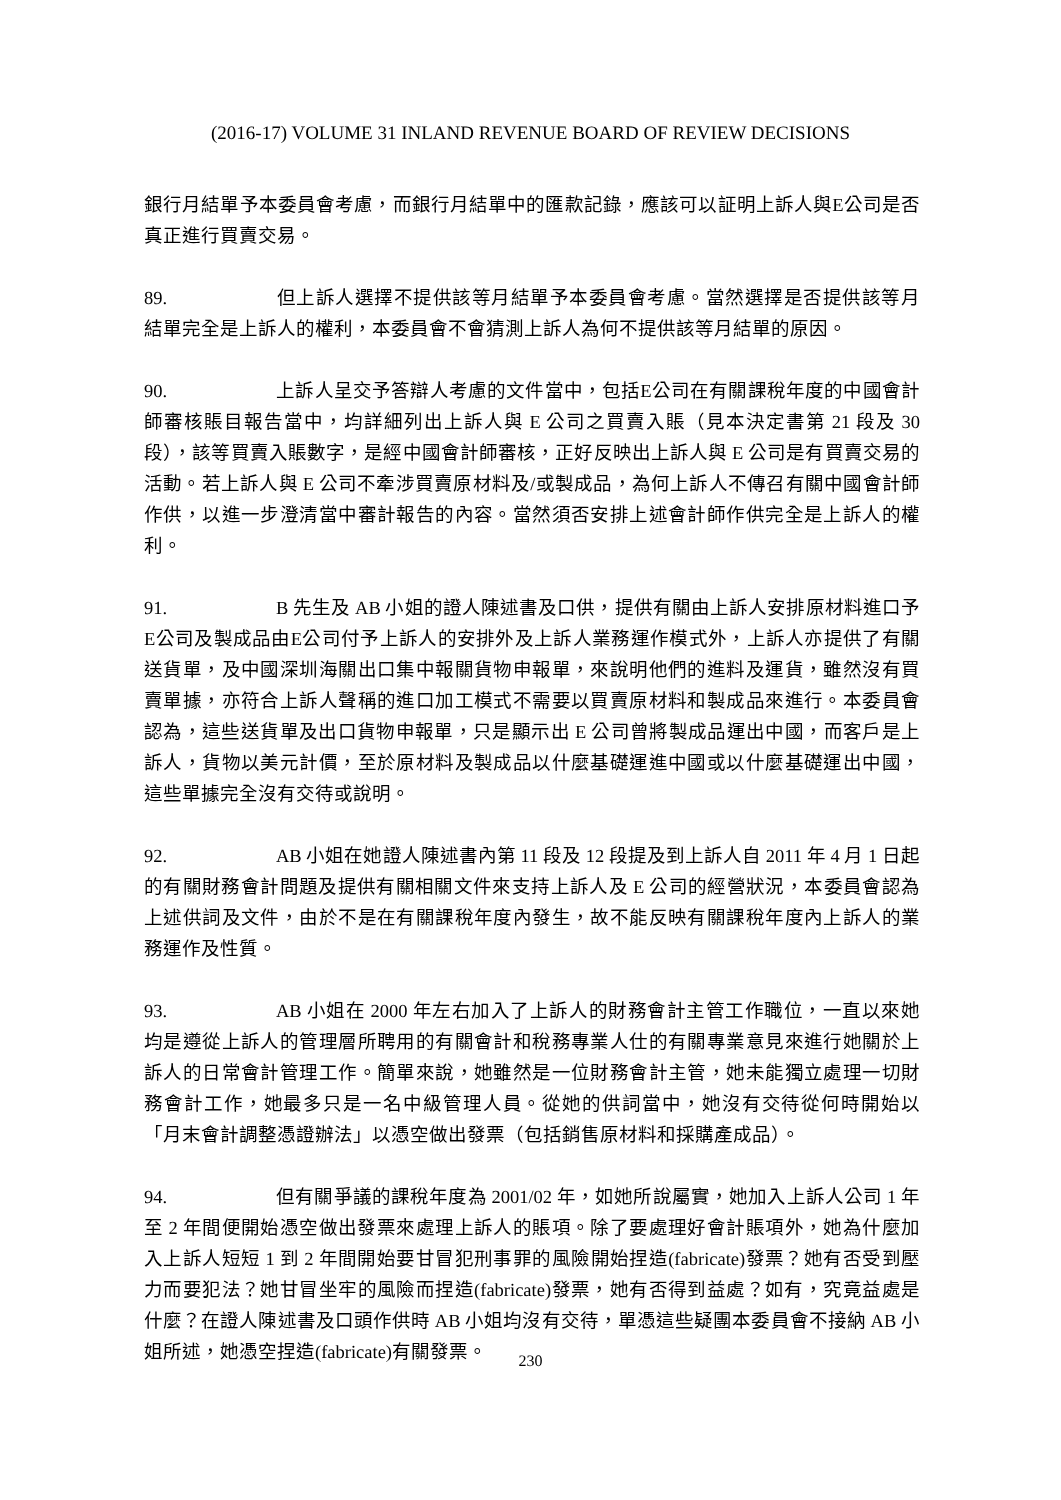(2016-17) VOLUME 31 INLAND REVENUE BOARD OF REVIEW DECISIONS
銀行月結單予本委員會考慮，而銀行月結單中的匯款記錄，應該可以証明上訴人與E公司是否真正進行買賣交易。
89. 但上訴人選擇不提供該等月結單予本委員會考慮。當然選擇是否提供該等月結單完全是上訴人的權利，本委員會不會猜測上訴人為何不提供該等月結單的原因。
90. 上訴人呈交予答辯人考慮的文件當中，包括E公司在有關課稅年度的中國會計師審核賬目報告當中，均詳細列出上訴人與 E 公司之買賣入賬（見本決定書第 21 段及 30 段），該等買賣入賬數字，是經中國會計師審核，正好反映出上訴人與 E 公司是有買賣交易的活動。若上訴人與 E 公司不牽涉買賣原材料及/或製成品，為何上訴人不傳召有關中國會計師作供，以進一步澄清當中審計報告的內容。當然須否安排上述會計師作供完全是上訴人的權利。
91. B 先生及 AB 小姐的證人陳述書及口供，提供有關由上訴人安排原材料進口予E公司及製成品由E公司付予上訴人的安排外及上訴人業務運作模式外，上訴人亦提供了有關送貨單，及中國深圳海關出口集中報關貨物申報單，來說明他們的進料及運貨，雖然沒有買賣單據，亦符合上訴人聲稱的進口加工模式不需要以買賣原材料和製成品來進行。本委員會認為，這些送貨單及出口貨物申報單，只是顯示出 E 公司曾將製成品運出中國，而客戶是上訴人，貨物以美元計價，至於原材料及製成品以什麼基礎運進中國或以什麼基礎運出中國，這些單據完全沒有交待或說明。
92. AB 小姐在她證人陳述書內第 11 段及 12 段提及到上訴人自 2011 年 4 月 1 日起的有關財務會計問題及提供有關相關文件來支持上訴人及 E 公司的經營狀況，本委員會認為上述供詞及文件，由於不是在有關課稅年度內發生，故不能反映有關課稅年度內上訴人的業務運作及性質。
93. AB 小姐在 2000 年左右加入了上訴人的財務會計主管工作職位，一直以來她均是遵從上訴人的管理層所聘用的有關會計和稅務專業人仕的有關專業意見來進行她關於上訴人的日常會計管理工作。簡單來說，她雖然是一位財務會計主管，她未能獨立處理一切財務會計工作，她最多只是一名中級管理人員。從她的供詞當中，她沒有交待從何時開始以「月末會計調整憑證辦法」以憑空做出發票（包括銷售原材料和採購產成品）。
94. 但有關爭議的課稅年度為 2001/02 年，如她所說屬實，她加入上訴人公司 1 年至 2 年間便開始憑空做出發票來處理上訴人的賬項。除了要處理好會計賬項外，她為什麼加入上訴人短短 1 到 2 年間開始要甘冒犯刑事罪的風險開始捏造(fabricate)發票？她有否受到壓力而要犯法？她甘冒坐牢的風險而捏造(fabricate)發票，她有否得到益處？如有，究竟益處是什麼？在證人陳述書及口頭作供時 AB 小姐均沒有交待，單憑這些疑團本委員會不接納 AB 小姐所述，她憑空捏造(fabricate)有關發票。
230